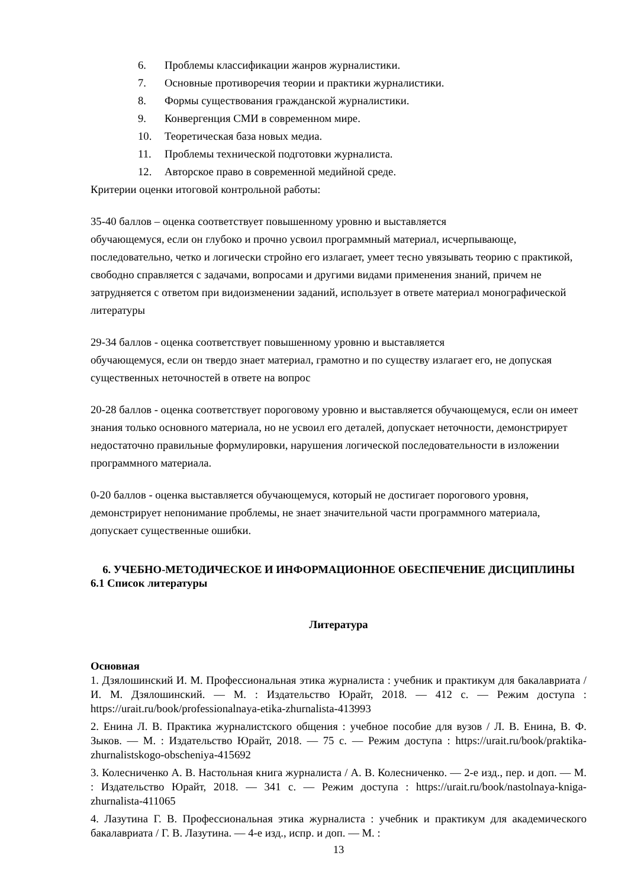6. Проблемы классификации жанров журналистики.
7. Основные противоречия теории и практики журналистики.
8. Формы существования гражданской журналистики.
9. Конвергенция СМИ в современном мире.
10. Теоретическая база новых медиа.
11. Проблемы технической подготовки журналиста.
12. Авторское право в современной медийной среде.
Критерии оценки итоговой контрольной работы:
35-40 баллов – оценка соответствует повышенному уровню и выставляется
обучающемуся, если он глубоко и прочно усвоил программный материал, исчерпывающе, последовательно, четко и логически стройно его излагает, умеет тесно увязывать теорию с практикой, свободно справляется с задачами, вопросами и другими видами применения знаний, причем не затрудняется с ответом при видоизменении заданий, использует в ответе материал монографической литературы
29-34 баллов - оценка соответствует повышенному уровню и выставляется
обучающемуся, если он твердо знает материал, грамотно и по существу излагает его, не допуская существенных неточностей в ответе на вопрос
20-28 баллов - оценка соответствует пороговому уровню и выставляется обучающемуся, если он имеет знания только основного материала, но не усвоил его деталей, допускает неточности, демонстрирует недостаточно правильные формулировки, нарушения логической последовательности в изложении программного материала.
0-20 баллов - оценка выставляется обучающемуся, который не достигает порогового уровня, демонстрирует непонимание проблемы, не знает значительной части программного материала, допускает существенные ошибки.
6. УЧЕБНО-МЕТОДИЧЕСКОЕ И ИНФОРМАЦИОННОЕ ОБЕСПЕЧЕНИЕ ДИСЦИПЛИНЫ
6.1 Список литературы
Литература
Основная
1. Дзялошинский И. М. Профессиональная этика журналиста : учебник и практикум для бакалавриата / И. М. Дзялошинский. — М. : Издательство Юрайт, 2018. — 412 с. — Режим доступа : https://urait.ru/book/professionalnaya-etika-zhurnalista-413993
2. Енина Л. В. Практика журналистского общения : учебное пособие для вузов / Л. В. Енина, В. Ф. Зыков. — М. : Издательство Юрайт, 2018. — 75 с. — Режим доступа : https://urait.ru/book/praktika-zhurnalistskogo-obscheniya-415692
3. Колесниченко А. В. Настольная книга журналиста / А. В. Колесниченко. — 2-е изд., пер. и доп. — М. : Издательство Юрайт, 2018. — 341 с. — Режим доступа : https://urait.ru/book/nastolnaya-kniga-zhurnalista-411065
4. Лазутина Г. В. Профессиональная этика журналиста : учебник и практикум для академического бакалавриата / Г. В. Лазутина. — 4-е изд., испр. и доп. — М. :
13